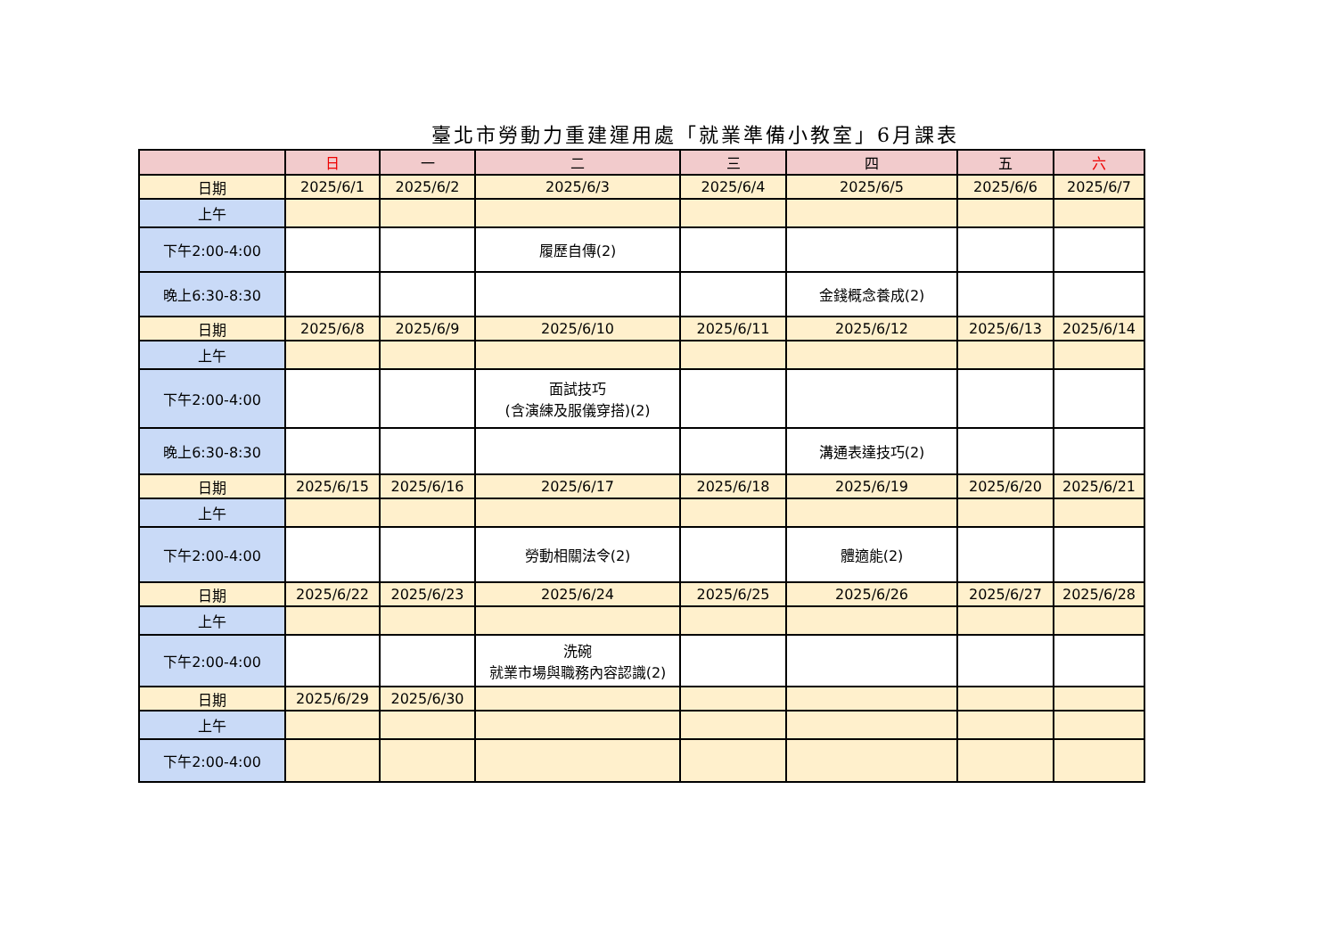臺北市勞動力重建運用處「就業準備小教室」6月課表
| | 日 | 一 | 二 | 三 | 四 | 五 | 六 |
| --- | --- | --- | --- | --- | --- | --- | --- |
| 日期 | 2025/6/1 | 2025/6/2 | 2025/6/3 | 2025/6/4 | 2025/6/5 | 2025/6/6 | 2025/6/7 |
| 上午 | | | | | | | |
| 下午2:00-4:00 | | | 履歷自傳(2) | | | | |
| 晚上6:30-8:30 | | | | | 金錢概念養成(2) | | |
| 日期 | 2025/6/8 | 2025/6/9 | 2025/6/10 | 2025/6/11 | 2025/6/12 | 2025/6/13 | 2025/6/14 |
| 上午 | | | | | | | |
| 下午2:00-4:00 | | | 面試技巧 (含演練及服儀穿搭)(2) | | | | |
| 晚上6:30-8:30 | | | | | 溝通表達技巧(2) | | |
| 日期 | 2025/6/15 | 2025/6/16 | 2025/6/17 | 2025/6/18 | 2025/6/19 | 2025/6/20 | 2025/6/21 |
| 上午 | | | | | | | |
| 下午2:00-4:00 | | | 勞動相關法令(2) | | 體適能(2) | | |
| 日期 | 2025/6/22 | 2025/6/23 | 2025/6/24 | 2025/6/25 | 2025/6/26 | 2025/6/27 | 2025/6/28 |
| 上午 | | | | | | | |
| 下午2:00-4:00 | | | 洗碗 就業市場與職務內容認識(2) | | | | |
| 日期 | 2025/6/29 | 2025/6/30 | | | | | |
| 上午 | | | | | | | |
| 下午2:00-4:00 | | | | | | | |